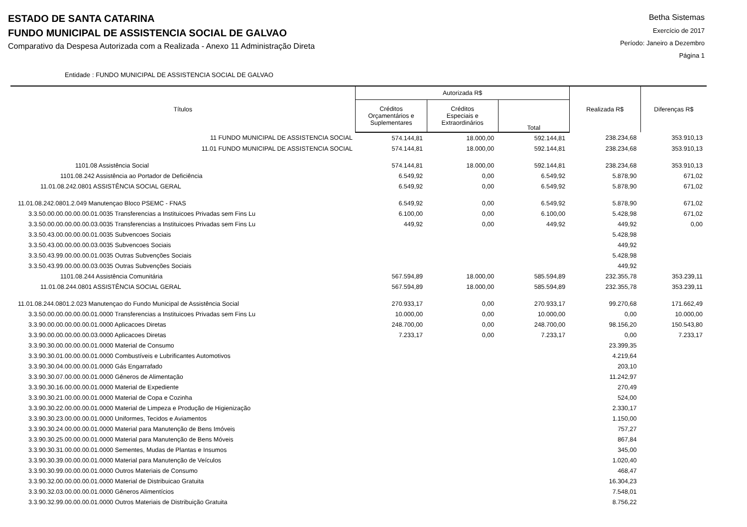ESTADO DE SANTA CATARINA
FUNDO MUNICIPAL DE ASSISTENCIA SOCIAL DE GALVAO
Comparativo da Despesa Autorizada com a Realizada - Anexo 11 Administração Direta
Betha Sistemas
Exercício de 2017
Período: Janeiro a Dezembro
Página 1
Entidade : FUNDO MUNICIPAL DE ASSISTENCIA SOCIAL DE GALVAO
| Títulos | Autorizada R$ | | | Realizada R$ | Diferenças R$ |
| --- | --- | --- | --- | --- | --- |
| | Créditos Orçamentários e Suplementares | Créditos Especiais e Extraordinários | Total | | |
| 11 FUNDO MUNICIPAL DE ASSISTENCIA SOCIAL | 574.144,81 | 18.000,00 | 592.144,81 | 238.234,68 | 353.910,13 |
| 11.01 FUNDO MUNICIPAL DE ASSISTENCIA SOCIAL | 574.144,81 | 18.000,00 | 592.144,81 | 238.234,68 | 353.910,13 |
| 1101.08 Assistência Social | 574.144,81 | 18.000,00 | 592.144,81 | 238.234,68 | 353.910,13 |
| 1101.08.242 Assistência ao Portador de Deficiência | 6.549,92 | 0,00 | 6.549,92 | 5.878,90 | 671,02 |
| 11.01.08.242.0801 ASSISTÊNCIA SOCIAL GERAL | 6.549,92 | 0,00 | 6.549,92 | 5.878,90 | 671,02 |
| 11.01.08.242.0801.2.049 Manutençao Bloco PSEMC - FNAS | 6.549,92 | 0,00 | 6.549,92 | 5.878,90 | 671,02 |
| 3.3.50.00.00.00.00.00.01.0035 Transferencias a Instituicoes Privadas sem Fins Lu | 6.100,00 | 0,00 | 6.100,00 | 5.428,98 | 671,02 |
| 3.3.50.00.00.00.00.00.03.0035 Transferencias a Instituicoes Privadas sem Fins Lu | 449,92 | 0,00 | 449,92 | 449,92 | 0,00 |
| 3.3.50.43.00.00.00.00.01.0035 Subvencoes Sociais | | | | 5.428,98 | |
| 3.3.50.43.00.00.00.00.03.0035 Subvencoes Sociais | | | | 449,92 | |
| 3.3.50.43.99.00.00.00.01.0035 Outras Subvenções Sociais | | | | 5.428,98 | |
| 3.3.50.43.99.00.00.00.03.0035 Outras Subvenções Sociais | | | | 449,92 | |
| 1101.08.244 Assistência Comunitária | 567.594,89 | 18.000,00 | 585.594,89 | 232.355,78 | 353.239,11 |
| 11.01.08.244.0801 ASSISTÊNCIA SOCIAL GERAL | 567.594,89 | 18.000,00 | 585.594,89 | 232.355,78 | 353.239,11 |
| 11.01.08.244.0801.2.023 Manutençao do Fundo Municipal de Assistência Social | 270.933,17 | 0,00 | 270.933,17 | 99.270,68 | 171.662,49 |
| 3.3.50.00.00.00.00.00.01.0000 Transferencias a Instituicoes Privadas sem Fins Lu | 10.000,00 | 0,00 | 10.000,00 | 0,00 | 10.000,00 |
| 3.3.90.00.00.00.00.00.01.0000 Aplicacoes Diretas | 248.700,00 | 0,00 | 248.700,00 | 98.156,20 | 150.543,80 |
| 3.3.90.00.00.00.00.00.03.0000 Aplicacoes Diretas | 7.233,17 | 0,00 | 7.233,17 | 0,00 | 7.233,17 |
| 3.3.90.30.00.00.00.00.01.0000 Material de Consumo | | | | 23.399,35 | |
| 3.3.90.30.01.00.00.00.01.0000 Combustíveis e Lubrificantes Automotivos | | | | 4.219,64 | |
| 3.3.90.30.04.00.00.00.01.0000 Gás Engarrafado | | | | 203,10 | |
| 3.3.90.30.07.00.00.00.01.0000 Gêneros de Alimentação | | | | 11.242,97 | |
| 3.3.90.30.16.00.00.00.01.0000 Material de Expediente | | | | 270,49 | |
| 3.3.90.30.21.00.00.00.01.0000 Material de Copa e Cozinha | | | | 524,00 | |
| 3.3.90.30.22.00.00.00.01.0000 Material de Limpeza e Produção de Higienização | | | | 2.330,17 | |
| 3.3.90.30.23.00.00.00.01.0000 Uniformes, Tecidos e Aviamentos | | | | 1.150,00 | |
| 3.3.90.30.24.00.00.00.01.0000 Material para Manutenção de Bens Imóveis | | | | 757,27 | |
| 3.3.90.30.25.00.00.00.01.0000 Material para Manutenção de Bens Móveis | | | | 867,84 | |
| 3.3.90.30.31.00.00.00.01.0000 Sementes, Mudas de Plantas e Insumos | | | | 345,00 | |
| 3.3.90.30.39.00.00.00.01.0000 Material para Manutenção de Veículos | | | | 1.020,40 | |
| 3.3.90.30.99.00.00.00.01.0000 Outros Materiais de Consumo | | | | 468,47 | |
| 3.3.90.32.00.00.00.00.01.0000 Material de Distribuicao Gratuita | | | | 16.304,23 | |
| 3.3.90.32.03.00.00.00.01.0000 Gêneros Alimentícios | | | | 7.548,01 | |
| 3.3.90.32.99.00.00.00.01.0000 Outros Materiais de Distribuição Gratuita | | | | 8.756,22 | |